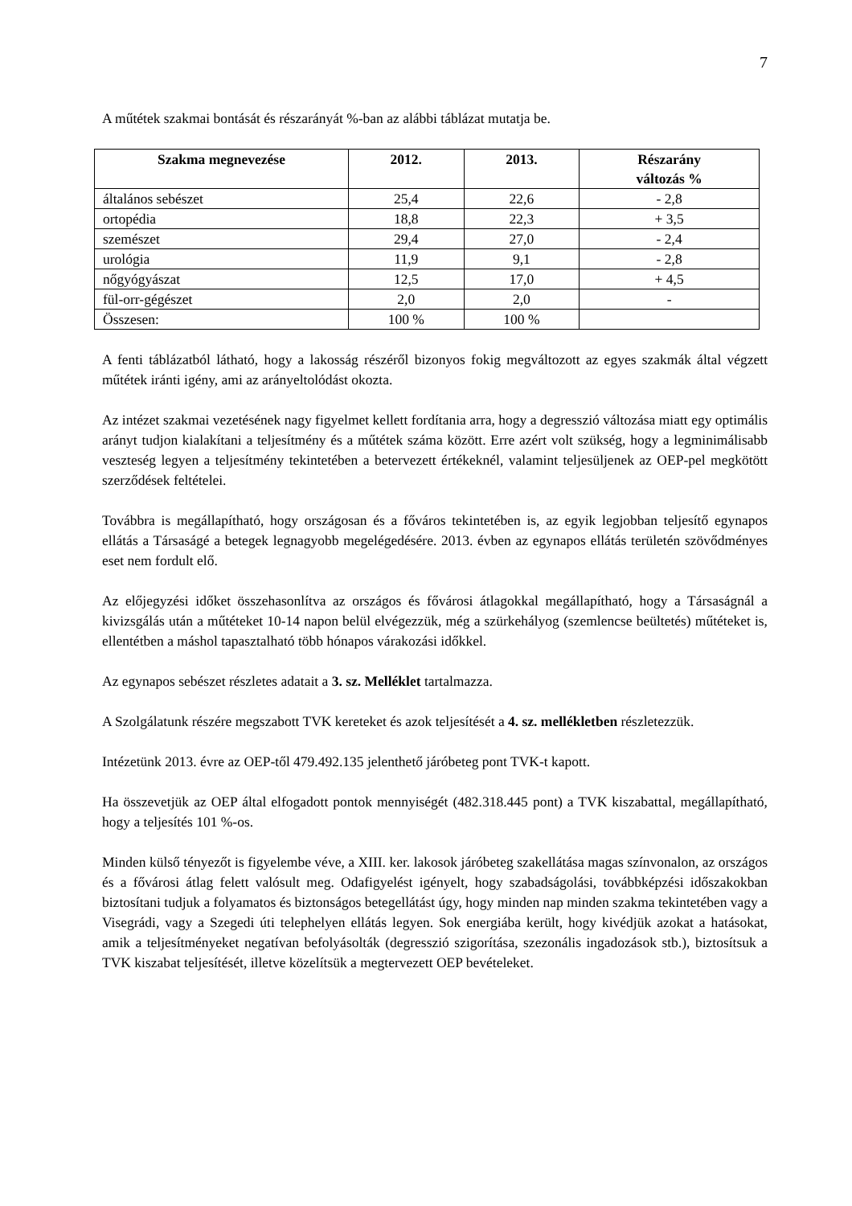7
A műtétek szakmai bontását és részarányát %-ban az alábbi táblázat mutatja be.
| Szakma megnevezése | 2012. | 2013. | Részarány változás % |
| --- | --- | --- | --- |
| általános sebészet | 25,4 | 22,6 | - 2,8 |
| ortopédia | 18,8 | 22,3 | + 3,5 |
| szemészet | 29,4 | 27,0 | - 2,4 |
| urológia | 11,9 | 9,1 | - 2,8 |
| nőgyógyászat | 12,5 | 17,0 | + 4,5 |
| fül-orr-gégészet | 2,0 | 2,0 | - |
| Összesen: | 100 % | 100 % | |
A fenti táblázatból látható, hogy a lakosság részéről bizonyos fokig megváltozott az egyes szakmák által végzett műtétek iránti igény, ami az arányeltolódást okozta.
Az intézet szakmai vezetésének nagy figyelmet kellett fordítania arra, hogy a degresszió változása miatt egy optimális arányt tudjon kialakítani a teljesítmény és a műtétek száma között. Erre azért volt szükség, hogy a legminimálisabb veszteség legyen a teljesítmény tekintetében a betervezett értékeknél, valamint teljesüljenek az OEP-pel megkötött szerződések feltételei.
Továbbra is megállapítható, hogy országosan és a főváros tekintetében is, az egyik legjobban teljesítő egynapos ellátás a Társaságé a betegek legnagyobb megelégedésére. 2013. évben az egynapos ellátás területén szövődményes eset nem fordult elő.
Az előjegyzési időket összehasonlítva az országos és fővárosi átlagokkal megállapítható, hogy a Társaságnál a kivizsgálás után a műtéteket 10-14 napon belül elvégezzük, még a szürkehályog (szemlencse beültetés) műtéteket is, ellentétben a máshol tapasztalható több hónapos várakozási időkkel.
Az egynapos sebészet részletes adatait a 3. sz. Melléklet tartalmazza.
A Szolgálatunk részére megszabott TVK kereteket és azok teljesítését a 4. sz. mellékletben részletezzük.
Intézetünk 2013. évre az OEP-től 479.492.135 jelenthető járóbeteg pont TVK-t kapott.
Ha összevetjük az OEP által elfogadott pontok mennyiségét (482.318.445 pont) a TVK kiszabattal, megállapítható, hogy a teljesítés 101 %-os.
Minden külső tényezőt is figyelembe véve, a XIII. ker. lakosok járóbeteg szakellátása magas színvonalon, az országos és a fővárosi átlag felett valósult meg. Odafigyelést igényelt, hogy szabadságolási, továbbképzési időszakokban biztosítani tudjuk a folyamatos és biztonságos betegellátást úgy, hogy minden nap minden szakma tekintetében vagy a Visegrádi, vagy a Szegedi úti telephelyen ellátás legyen. Sok energiába került, hogy kivédjük azokat a hatásokat, amik a teljesítményeket negatívan befolyásolták (degresszió szigorítása, szezonális ingadozások stb.), biztosítsuk a TVK kiszabat teljesítését, illetve közelítsük a megtervezett OEP bevételeket.